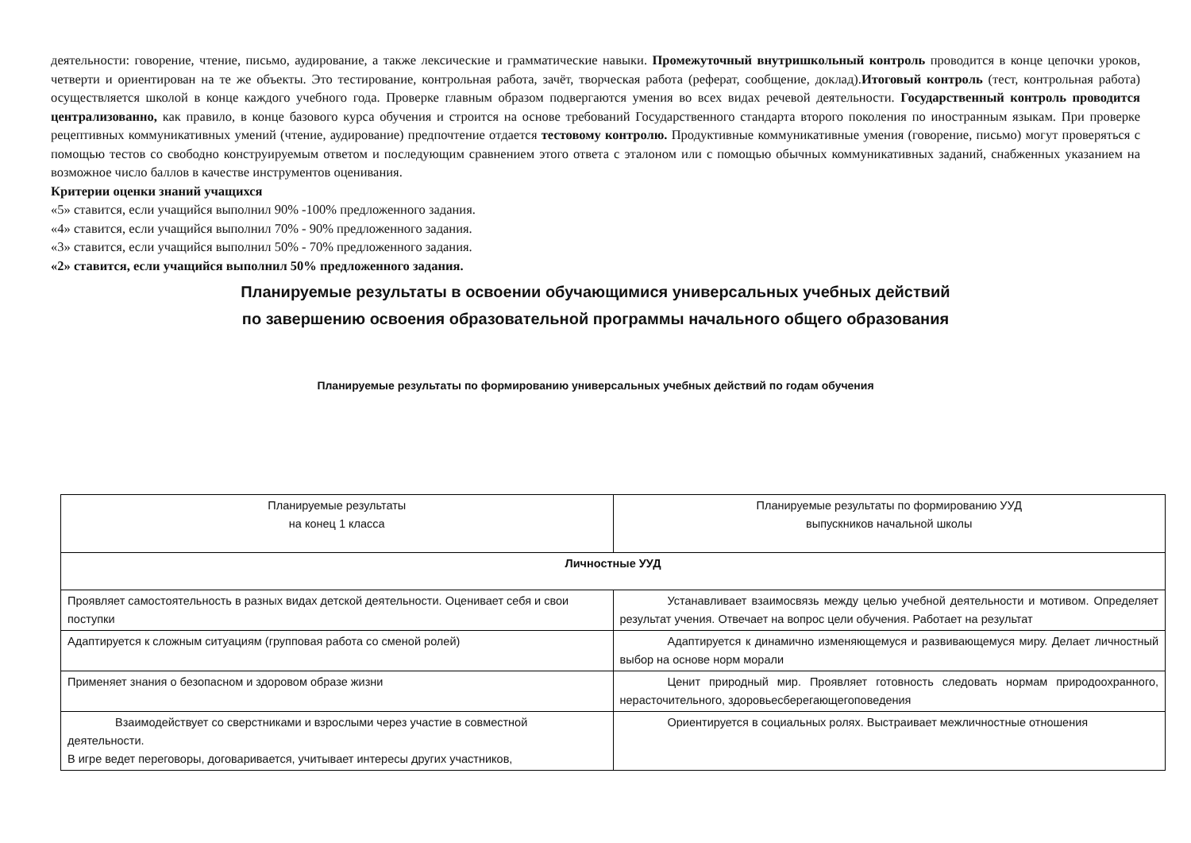деятельности: говорение, чтение, письмо, аудирование, а также лексические и грамматические навыки. Промежуточный внутришкольный контроль проводится в конце цепочки уроков, четверти и ориентирован на те же объекты. Это тестирование, контрольная работа, зачёт, творческая работа (реферат, сообщение, доклад).Итоговый контроль (тест, контрольная работа) осуществляется школой в конце каждого учебного года. Проверке главным образом подвергаются умения во всех видах речевой деятельности. Государственный контроль проводится централизованно, как правило, в конце базового курса обучения и строится на основе требований Государственного стандарта второго поколения по иностранным языкам. При проверке рецептивных коммуникативных умений (чтение, аудирование) предпочтение отдается тестовому контролю. Продуктивные коммуникативные умения (говорение, письмо) могут проверяться с помощью тестов со свободно конструируемым ответом и последующим сравнением этого ответа с эталоном или с помощью обычных коммуникативных заданий, снабженных указанием на возможное число баллов в качестве инструментов оценивания.
Критерии оценки знаний учащихся
«5» ставится, если учащийся выполнил 90% -100% предложенного задания.
«4» ставится, если учащийся выполнил 70% - 90% предложенного задания.
«3» ставится, если учащийся выполнил 50% - 70% предложенного задания.
«2» ставится, если учащийся выполнил 50% предложенного задания.
Планируемые результаты в освоении обучающимися универсальных учебных действий
по завершению освоения образовательной программы начального общего образования
Планируемые результаты по формированию универсальных учебных действий по годам обучения
| Планируемые результаты на конец 1 класса | Планируемые результаты по формированию УУД выпускников начальной школы |
| Личностные УУД | |
| Проявляет самостоятельность в разных видах детской деятельности. Оценивает себя и свои поступки | Устанавливает взаимосвязь между целью учебной деятельности и мотивом. Определяет результат учения. Отвечает на вопрос цели обучения. Работает на результат |
| Адаптируется к сложным ситуациям (групповая работа со сменой ролей) | Адаптируется к динамично изменяющемуся и развивающемуся миру. Делает личностный выбор на основе норм морали |
| Применяет знания о безопасном и здоровом образе жизни | Ценит природный мир. Проявляет готовность следовать нормам природоохранного, нерасточительного, здоровьесберегающегоповедения |
| Взаимодействует со сверстниками и взрослыми через участие в совместной деятельности. В игре ведет переговоры, договаривается, учитывает интересы других участников, | Ориентируется в социальных ролях. Выстраивает межличностные отношения |